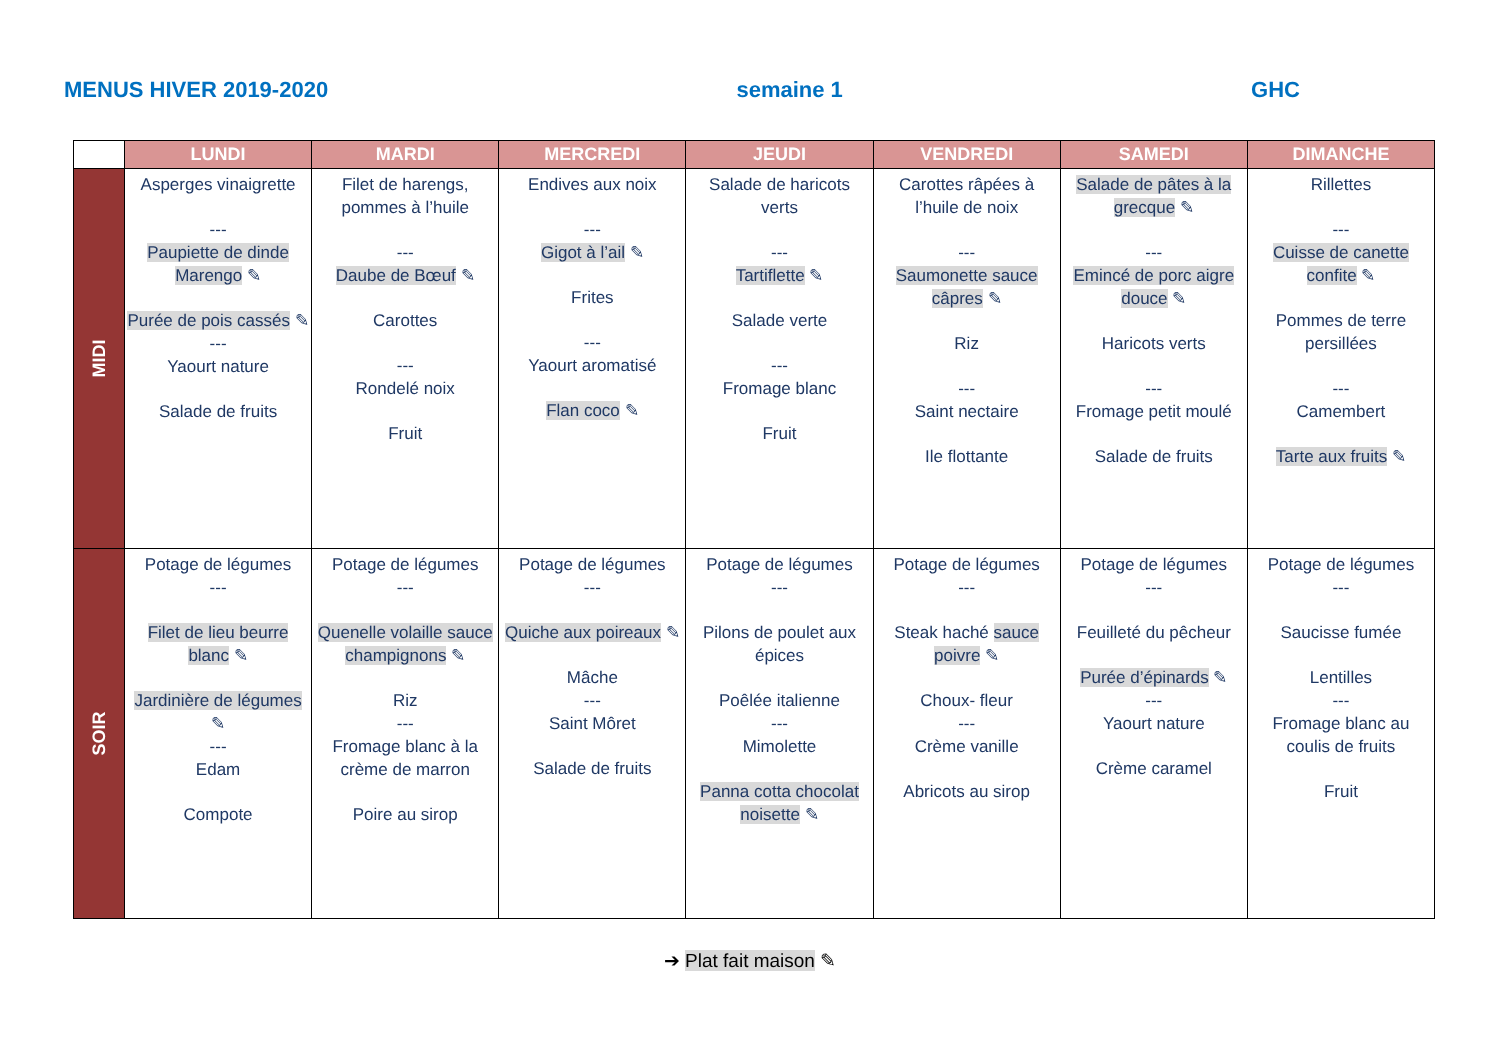MENUS HIVER 2019-2020 semaine 1 GHC
| | LUNDI | MARDI | MERCREDI | JEUDI | VENDREDI | SAMEDI | DIMANCHE |
| --- | --- | --- | --- | --- | --- | --- | --- |
| MIDI | Asperges vinaigrette --- Paupiette de dinde Marengo ✎ Purée de pois cassés ✎ --- Yaourt nature Salade de fruits | Filet de harengs, pommes à l’huile --- Daube de Bœuf ✎ Carottes --- Rondelé noix Fruit | Endives aux noix --- Gigot à l’ail ✎ Frites --- Yaourt aromatisé Flan coco ✎ | Salade de haricots verts --- Tartiflette ✎ Salade verte --- Fromage blanc Fruit | Carottes râpées à l’huile de noix --- Saumonette sauce câpres ✎ Riz --- Saint nectaire Ile flottante | Salade de pâtes à la grecque ✎ --- Emincé de porc aigre douce ✎ Haricots verts --- Fromage petit moulé Salade de fruits | Rillettes --- Cuisse de canette confite ✎ Pommes de terre persillées --- Camembert Tarte aux fruits ✎ |
| SOIR | Potage de légumes --- Filet de lieu beurre blanc ✎ Jardinière de légumes ✎ --- Edam Compote | Potage de légumes --- Quenelle volaille sauce champignons ✎ Riz --- Fromage blanc à la crème de marron Poire au sirop | Potage de légumes --- Quiche aux poireaux ✎ Mâche --- Saint Môret Salade de fruits | Potage de légumes --- Pilons de poulet aux épices Poêlée italienne --- Mimolette Panna cotta chocolat noisette ✎ | Potage de légumes --- Steak haché sauce poivre ✎ Choux- fleur --- Crème vanille Abricots au sirop | Potage de légumes --- Feuilleté du pêcheur Purée d’épinards ✎ --- Yaourt nature Crème caramel | Potage de légumes --- Saucisse fumée Lentilles --- Fromage blanc au coulis de fruits Fruit |
➔ Plat fait maison ✎